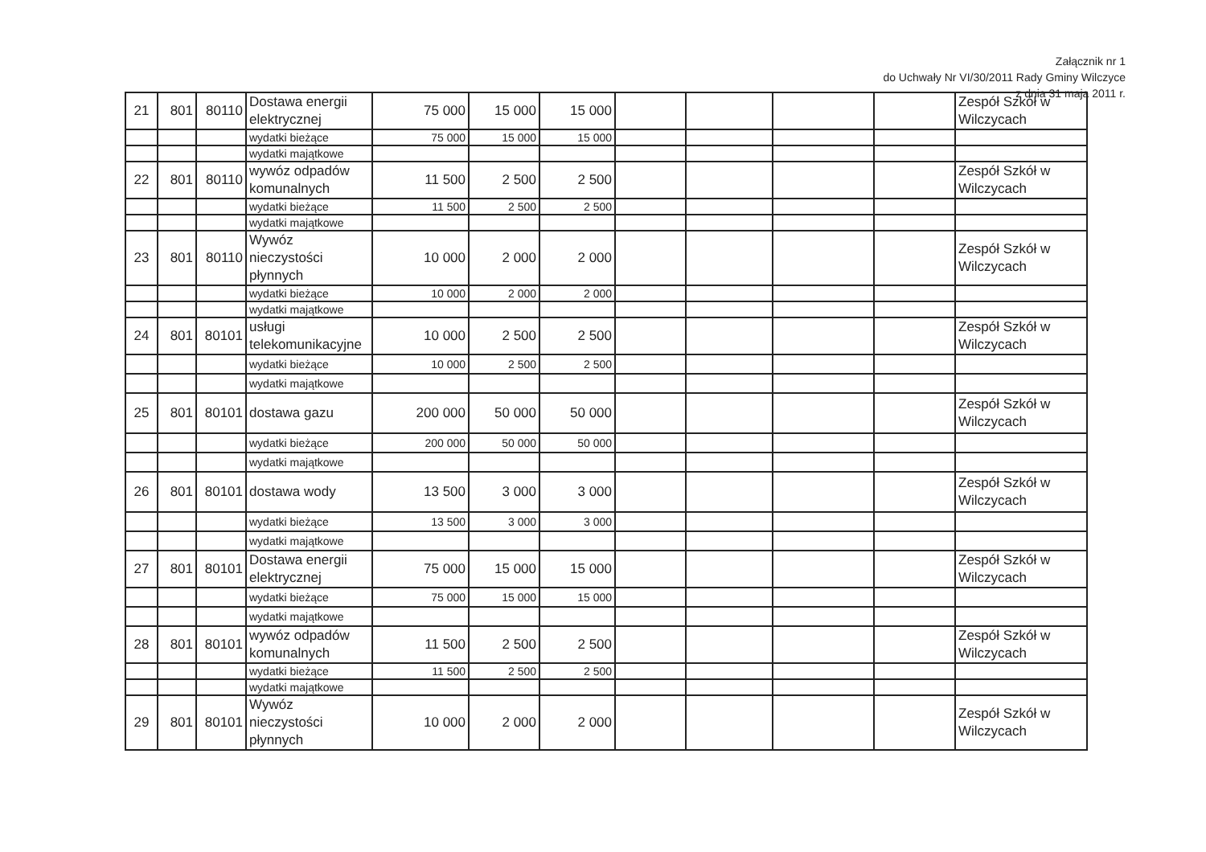Załącznik nr 1
do Uchwały Nr VI/30/2011 Rady Gminy Wilczyce
z dnia 31 maja 2011 r.
| 21 | 801 | 80110 | Dostawa energii elektrycznej | 75 000 | 15 000 | 15 000 | | | | | Zespół Szkół w Wilczycach |
| | | | wydatki bieżące | 75 000 | 15 000 | 15 000 | | | | | |
| | | | wydatki majątkowe | | | | | | | | |
| 22 | 801 | 80110 | wywóz odpadów komunalnych | 11 500 | 2 500 | 2 500 | | | | | Zespół Szkół w Wilczycach |
| | | | wydatki bieżące | 11 500 | 2 500 | 2 500 | | | | | |
| | | | wydatki majątkowe | | | | | | | | |
| 23 | 801 | 80110 | Wywóz nieczystości płynnych | 10 000 | 2 000 | 2 000 | | | | | Zespół Szkół w Wilczycach |
| | | | wydatki bieżące | 10 000 | 2 000 | 2 000 | | | | | |
| | | | wydatki majątkowe | | | | | | | | |
| 24 | 801 | 80101 | usługi telekomunikacyjne | 10 000 | 2 500 | 2 500 | | | | | Zespół Szkół w Wilczycach |
| | | | wydatki bieżące | 10 000 | 2 500 | 2 500 | | | | | |
| | | | wydatki majątkowe | | | | | | | | |
| 25 | 801 | 80101 | dostawa gazu | 200 000 | 50 000 | 50 000 | | | | | Zespół Szkół w Wilczycach |
| | | | wydatki bieżące | 200 000 | 50 000 | 50 000 | | | | | |
| | | | wydatki majątkowe | | | | | | | | |
| 26 | 801 | 80101 | dostawa wody | 13 500 | 3 000 | 3 000 | | | | | Zespół Szkół w Wilczycach |
| | | | wydatki bieżące | 13 500 | 3 000 | 3 000 | | | | | |
| | | | wydatki majątkowe | | | | | | | | |
| 27 | 801 | 80101 | Dostawa energii elektrycznej | 75 000 | 15 000 | 15 000 | | | | | Zespół Szkół w Wilczycach |
| | | | wydatki bieżące | 75 000 | 15 000 | 15 000 | | | | | |
| | | | wydatki majątkowe | | | | | | | | |
| 28 | 801 | 80101 | wywóz odpadów komunalnych | 11 500 | 2 500 | 2 500 | | | | | Zespół Szkół w Wilczycach |
| | | | wydatki bieżące | 11 500 | 2 500 | 2 500 | | | | | |
| | | | wydatki majątkowe | | | | | | | | |
| 29 | 801 | 80101 | Wywóz nieczystości płynnych | 10 000 | 2 000 | 2 000 | | | | | Zespół Szkół w Wilczycach |